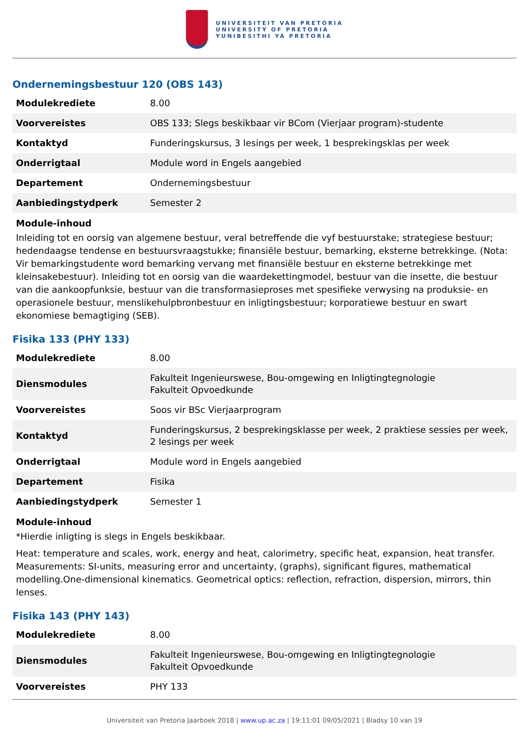UNIVERSITEIT VAN PRETORIA
UNIVERSITY OF PRETORIA
YUNIBESITHI YA PRETORIA
Ondernemingsbestuur 120 (OBS 143)
| Modulekrediete | 8.00 |
| Voorvereistes | OBS 133; Slegs beskikbaar vir BCom (Vierjaar program)-studente |
| Kontaktyd | Funderingskursus, 3 lesings per week, 1 besprekingsklas per week |
| Onderrigtaal | Module word in Engels aangebied |
| Departement | Ondernemingsbestuur |
| Aanbiedingstydperk | Semester 2 |
Module-inhoud
Inleiding tot en oorsig van algemene bestuur, veral betreffende die vyf bestuurstake; strategiese bestuur; hedendaagse tendense en bestuursvraagstukke; finansiële bestuur, bemarking, eksterne betrekkinge. (Nota: Vir bemarkingstudente word bemarking vervang met finansiële bestuur en eksterne betrekkinge met kleinsakebestuur). Inleiding tot en oorsig van die waardekettingmodel, bestuur van die insette, die bestuur van die aankoopfunksie, bestuur van die transformasieproses met spesifieke verwysing na produksie- en operasionele bestuur, menslikehulpbronbestuur en inligtingsbestuur; korporatiewe bestuur en swart ekonomiese bemagtiging (SEB).
Fisika 133 (PHY 133)
| Modulekrediete | 8.00 |
| Diensmodules | Fakulteit Ingenieurswese, Bou-omgewing en Inligtingtegnologie Fakulteit Opvoedkunde |
| Voorvereistes | Soos vir BSc Vierjaarprogram |
| Kontaktyd | Funderingskursus, 2 besprekingsklasse per week, 2 praktiese sessies per week, 2 lesings per week |
| Onderrigtaal | Module word in Engels aangebied |
| Departement | Fisika |
| Aanbiedingstydperk | Semester 1 |
Module-inhoud
*Hierdie inligting is slegs in Engels beskikbaar.
Heat: temperature and scales, work, energy and heat, calorimetry, specific heat, expansion, heat transfer. Measurements: SI-units, measuring error and uncertainty, (graphs), significant figures, mathematical modelling.One-dimensional kinematics. Geometrical optics: reflection, refraction, dispersion, mirrors, thin lenses.
Fisika 143 (PHY 143)
| Modulekrediete | 8.00 |
| Diensmodules | Fakulteit Ingenieurswese, Bou-omgewing en Inligtingtegnologie Fakulteit Opvoedkunde |
| Voorvereistes | PHY 133 |
Universiteit van Pretoria Jaarboek 2018 | www.up.ac.za | 19:11:01 09/05/2021 | Bladsy 10 van 19